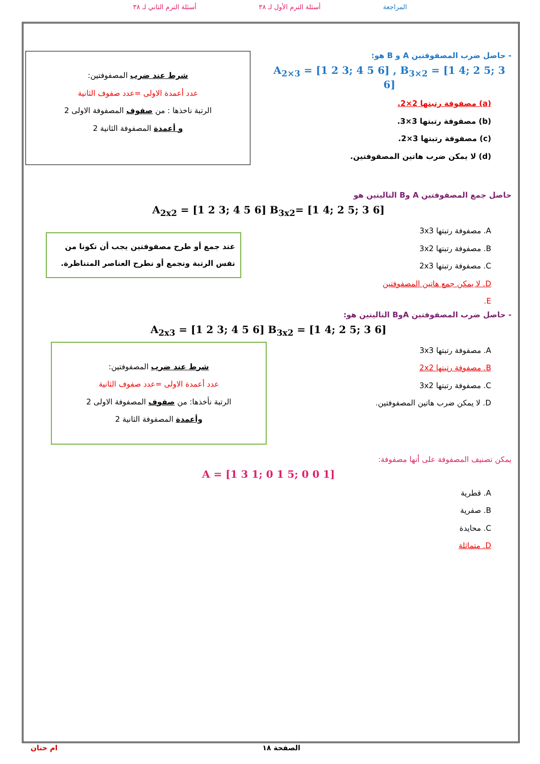المراجعة أسئلة الترم الأول لـ ٣٨ أسئلة الترم الثاني لـ ٣٨
- حاصل ضرب المصفوفتين A و B هو:
A<sub>2×3</sub> = [1 2 3; 4 5 6] , B<sub>3×2</sub> = [1 4; 2 5; 3 6]
(a) مصفوفة رتبتها 2×2.
(b) مصفوفة رتبتها 3×3.
(c) مصفوفة رتبتها 3×2.
(d) لا يمكن ضرب هاتين المصفوفتين.
شرط عند ضرب المصفوفتين:
عدد أعمدة الاولى =عدد صفوف الثانية
الرتبة ناخذها : من صفوف المصفوفة الاولى 2
و أعمدة المصفوفة الثانية 2
حاصل جمع المصفوفتين A وB التاليتين هو
A<sub>2x2</sub> = [1 2 3; 4 5 6] B<sub>3x2</sub>= [1 4; 2 5; 3 6]
A. مصفوفة رتبتها 3x3
B. مصفوفة رتبتها 3x2
C. مصفوفة رتبتها 2x3
D. لا يمكن جمع هاتين المصفوفتين
E.
عند جمع أو طرح مصفوفتين يجب أن تكونا من نفس الرتبة ونجمع أو نطرح العناصر المتناظرة.
- حاصل ضرب المصفوفتين AوB التاليتين هو:
A<sub>2x3</sub> = [1 2 3; 4 5 6] B<sub>3x2</sub> = [1 4; 2 5; 3 6]
A. مصفوفة رتبتها 3x3
B. مصفوفة رتبتها 2x2
C. مصفوفة رتبتها 3x2
D. لا يمكن ضرب هاتين المصفوفتين.
شرط عند ضرب المصفوفتين:
عدد أعمدة الاولى =عدد صفوف الثانية
الرتبة نأخذها: من صفوف المصفوفة الاولى 2
وأعمدة المصفوفة الثانية 2
يمكن تصنيف المصفوفة على أنها مصفوفة:
A = [1 3 1; 0 1 5; 0 0 1]
A. قطرية
B. صفرية
C. محايدة
D. متماثلة
ام حنان الصفحة ١٨